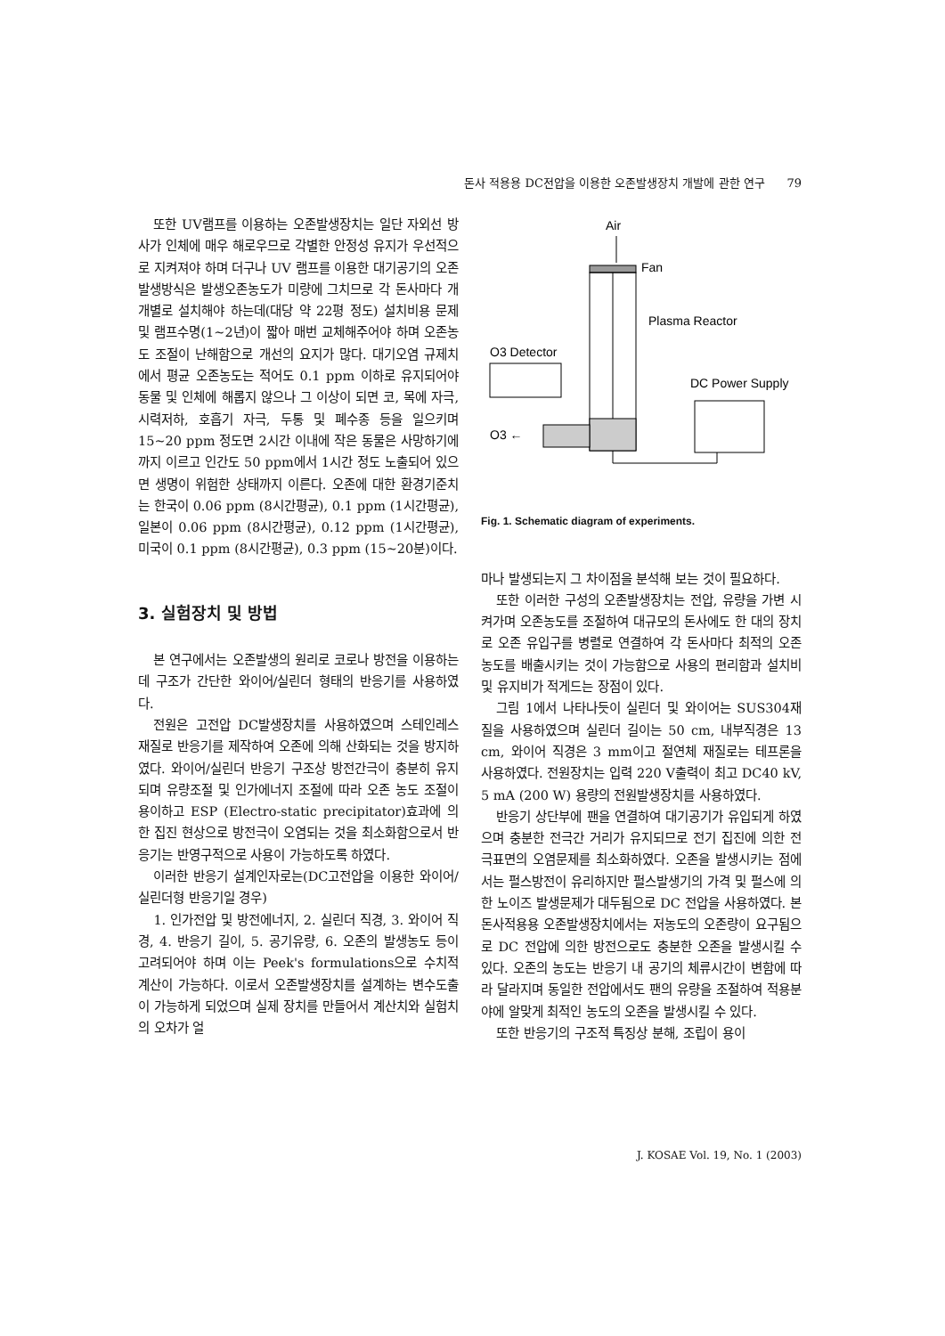돈사 적용용 DC전압을 이용한 오존발생장치 개발에 관한 연구 79
또한 UV램프를 이용하는 오존발생장치는 일단 자외선 방사가 인체에 매우 해로우므로 각별한 안정성 유지가 우선적으로 지켜져야 하며 더구나 UV 램프를 이용한 대기공기의 오존발생방식은 발생오존농도가 미량에 그치므로 각 돈사마다 개개별로 설치해야 하는데(대당 약 22평 정도) 설치비용 문제 및 램프수명(1~2년)이 짧아 매번 교체해주어야 하며 오존농도 조절이 난해함으로 개선의 요지가 많다. 대기오염 규제치에서 평균 오존농도는 적어도 0.1 ppm 이하로 유지되어야 동물 및 인체에 해롭지 않으나 그 이상이 되면 코, 목에 자극, 시력저하, 호흡기 자극, 두통 및 폐수종 등을 일으키며 15~20 ppm 정도면 2시간 이내에 작은 동물은 사망하기에까지 이르고 인간도 50 ppm에서 1시간 정도 노출되어 있으면 생명이 위험한 상태까지 이른다. 오존에 대한 환경기준치는 한국이 0.06 ppm (8시간평균), 0.1 ppm (1시간평균), 일본이 0.06 ppm (8시간평균), 0.12 ppm (1시간평균), 미국이 0.1 ppm (8시간평균), 0.3 ppm (15~20분)이다.
3. 실험장치 및 방법
본 연구에서는 오존발생의 원리로 코로나 방전을 이용하는데 구조가 간단한 와이어/실린더 형태의 반응기를 사용하였다.
전원은 고전압 DC발생장치를 사용하였으며 스테인레스 재질로 반응기를 제작하여 오존에 의해 산화되는 것을 방지하였다. 와이어/실린더 반응기 구조상 방전간극이 충분히 유지되며 유량조절 및 인가에너지 조절에 따라 오존 농도 조절이 용이하고 ESP (Electro-static precipitator)효과에 의한 집진 현상으로 방전극이 오염되는 것을 최소화함으로서 반응기는 반영구적으로 사용이 가능하도록 하였다.
이러한 반응기 설계인자로는(DC고전압을 이용한 와이어/실린더형 반응기일 경우)
1. 인가전압 및 방전에너지, 2. 실린더 직경, 3. 와이어 직경, 4. 반응기 길이, 5. 공기유량, 6. 오존의 발생농도 등이 고려되어야 하며 이는 Peek's formulations으로 수치적 계산이 가능하다. 이로서 오존발생장치를 설계하는 변수도출이 가능하게 되었으며 실제 장치를 만들어서 계산치와 실험치의 오차가 얼
Air
Fan
Plasma Reactor
O3 Detector
DC Power Supply
O3 ←
Fig. 1. Schematic diagram of experiments.
마나 발생되는지 그 차이점을 분석해 보는 것이 필요하다.
또한 이러한 구성의 오존발생장치는 전압, 유량을 가변 시켜가며 오존농도를 조절하여 대규모의 돈사에도 한 대의 장치로 오존 유입구를 병렬로 연결하여 각 돈사마다 최적의 오존농도를 배출시키는 것이 가능함으로 사용의 편리함과 설치비 및 유지비가 적게드는 장점이 있다.
그림 1에서 나타나듯이 실린더 및 와이어는 SUS304재질을 사용하였으며 실린더 길이는 50 cm, 내부직경은 13 cm, 와이어 직경은 3 mm이고 절연체 재질로는 테프론을 사용하였다. 전원장치는 입력 220 V출력이 최고 DC40 kV, 5 mA (200 W) 용량의 전원발생장치를 사용하였다.
반응기 상단부에 팬을 연결하여 대기공기가 유입되게 하였으며 충분한 전극간 거리가 유지되므로 전기 집진에 의한 전극표면의 오염문제를 최소화하였다. 오존을 발생시키는 점에서는 펄스방전이 유리하지만 펄스발생기의 가격 및 펄스에 의한 노이즈 발생문제가 대두됨으로 DC 전압을 사용하였다. 본 돈사적용용 오존발생장치에서는 저농도의 오존량이 요구됨으로 DC 전압에 의한 방전으로도 충분한 오존을 발생시킬 수 있다. 오존의 농도는 반응기 내 공기의 체류시간이 변함에 따라 달라지며 동일한 전압에서도 팬의 유량을 조절하여 적용분야에 알맞게 최적인 농도의 오존을 발생시킬 수 있다.
또한 반응기의 구조적 특징상 분해, 조립이 용이
J. KOSAE Vol. 19, No. 1 (2003)